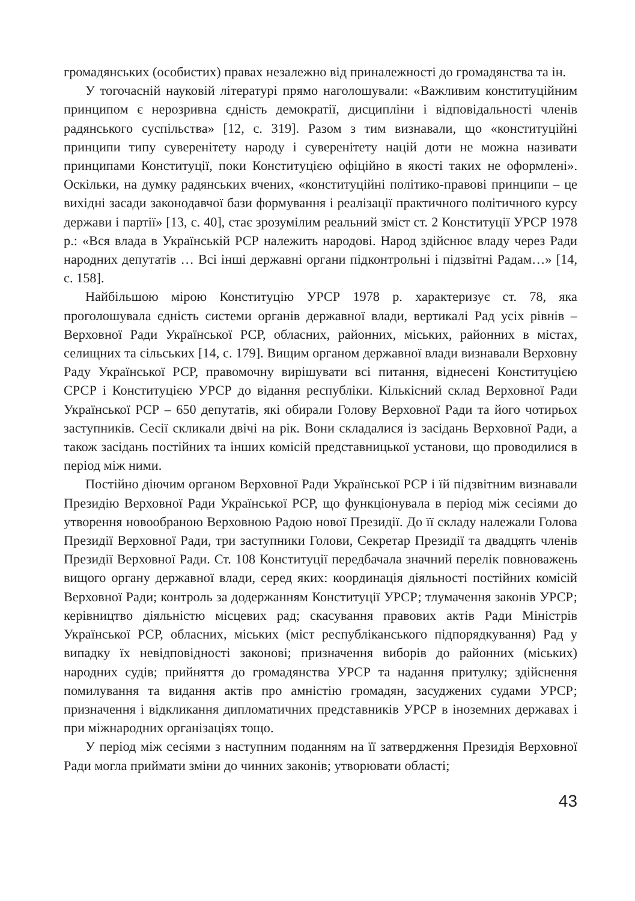громадянських (особистих) правах незалежно від приналежності до громадянства та ін.
У тогочасній науковій літературі прямо наголошували: «Важливим конституційним принципом є нерозривна єдність демократії, дисципліни і відповідальності членів радянського суспільства» [12, с. 319]. Разом з тим визнавали, що «конституційні принципи типу суверенітету народу і суверенітету націй доти не можна називати принципами Конституції, поки Конституцією офіційно в якості таких не оформлені». Оскільки, на думку радянських вчених, «конституційні політико-правові принципи – це вихідні засади законодавчої бази формування і реалізації практичного політичного курсу держави і партії» [13, с. 40], стає зрозумілим реальний зміст ст. 2 Конституції УРСР 1978 р.: «Вся влада в Українській РСР належить народові. Народ здійснює владу через Ради народних депутатів … Всі інші державні органи підконтрольні і підзвітні Радам…» [14, с. 158].
Найбільшою мірою Конституцію УРСР 1978 р. характеризує ст. 78, яка проголошувала єдність системи органів державної влади, вертикалі Рад усіх рівнів – Верховної Ради Української РСР, обласних, районних, міських, районних в містах, селищних та сільських [14, с. 179]. Вищим органом державної влади визнавали Верховну Раду Української РСР, правомочну вирішувати всі питання, віднесені Конституцією СРСР і Конституцією УРСР до відання республіки. Кількісний склад Верховної Ради Української РСР – 650 депутатів, які обирали Голову Верховної Ради та його чотирьох заступників. Сесії скликали двічі на рік. Вони складалися із засідань Верховної Ради, а також засідань постійних та інших комісій представницької установи, що проводилися в період між ними.
Постійно діючим органом Верховної Ради Української РСР і їй підзвітним визнавали Президію Верховної Ради Української РСР, що функціонувала в період між сесіями до утворення новообраною Верховною Радою нової Президії. До її складу належали Голова Президії Верховної Ради, три заступники Голови, Секретар Президії та двадцять членів Президії Верховної Ради. Ст. 108 Конституції передбачала значний перелік повноважень вищого органу державної влади, серед яких: координація діяльності постійних комісій Верховної Ради; контроль за додержанням Конституції УРСР; тлумачення законів УРСР; керівництво діяльністю місцевих рад; скасування правових актів Ради Міністрів Української РСР, обласних, міських (міст республіканського підпорядкування) Рад у випадку їх невідповідності законові; призначення виборів до районних (міських) народних судів; прийняття до громадянства УРСР та надання притулку; здійснення помилування та видання актів про амністію громадян, засуджених судами УРСР; призначення і відкликання дипломатичних представників УРСР в іноземних державах і при міжнародних організаціях тощо.
У період між сесіями з наступним поданням на її затвердження Президія Верховної Ради могла приймати зміни до чинних законів; утворювати області;
43